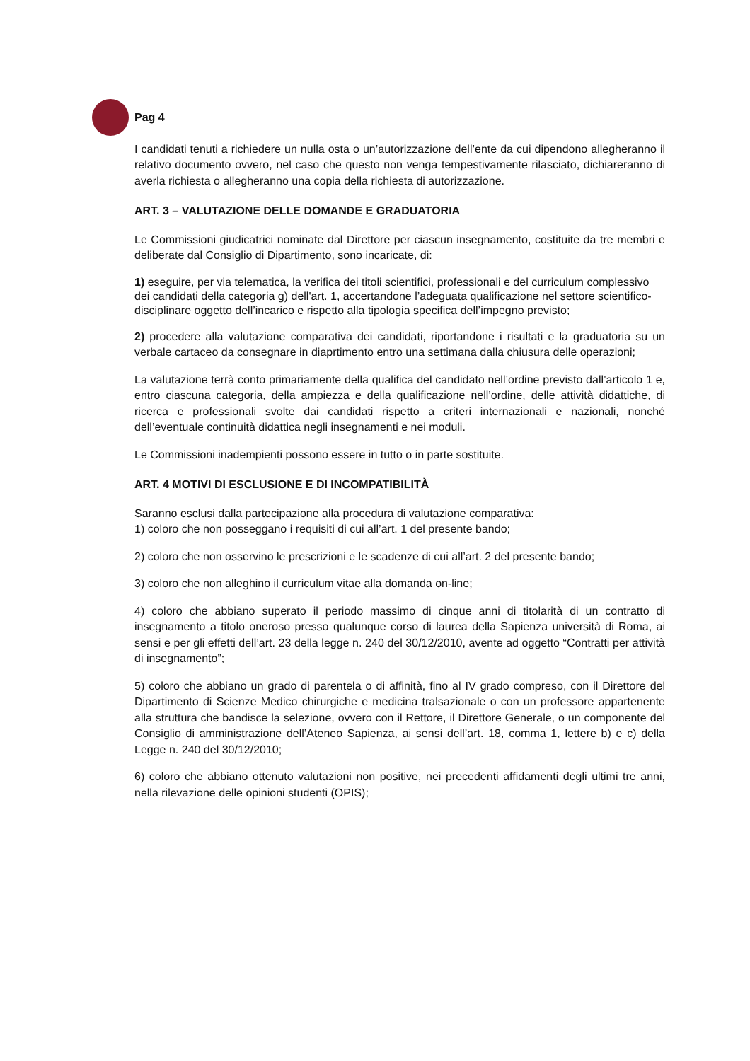Pag 4
I candidati tenuti a richiedere un nulla osta o un’autorizzazione dell’ente da cui dipendono allegheranno il relativo documento ovvero, nel caso che questo non venga tempestivamente rilasciato, dichiareranno di averla richiesta o allegheranno una copia della richiesta di autorizzazione.
ART. 3 – VALUTAZIONE DELLE DOMANDE E GRADUATORIA
Le Commissioni giudicatrici nominate dal Direttore per ciascun insegnamento, costituite da tre membri e deliberate dal Consiglio di Dipartimento, sono incaricate, di:
1) eseguire, per via telematica, la verifica dei titoli scientifici, professionali e del curriculum complessivo dei candidati della categoria g) dell'art. 1, accertandone l’adeguata qualificazione nel settore scientifico- disciplinare oggetto dell’incarico e rispetto alla tipologia specifica dell’impegno previsto;
2) procedere alla valutazione comparativa dei candidati, riportandone i risultati e la graduatoria su un verbale cartaceo da consegnare in diaprtimento entro una settimana dalla chiusura delle operazioni;
La valutazione terrà conto primariamente della qualifica del candidato nell’ordine previsto dall’articolo 1 e, entro ciascuna categoria, della ampiezza e della qualificazione nell’ordine, delle attività didattiche, di ricerca e professionali svolte dai candidati rispetto a criteri internazionali e nazionali, nonché dell’eventuale continuità didattica negli insegnamenti e nei moduli.
Le Commissioni inadempienti possono essere in tutto o in parte sostituite.
ART. 4 MOTIVI DI ESCLUSIONE E DI INCOMPATIBILITÀ
Saranno esclusi dalla partecipazione alla procedura di valutazione comparativa:
1) coloro che non posseggano i requisiti di cui all’art. 1 del presente bando;
2) coloro che non osservino le prescrizioni e le scadenze di cui all’art. 2 del presente bando;
3) coloro che non alleghino il curriculum vitae alla domanda on-line;
4) coloro che abbiano superato il periodo massimo di cinque anni di titolarità di un contratto di insegnamento a titolo oneroso presso qualunque corso di laurea della Sapienza università di Roma, ai sensi e per gli effetti dell’art. 23 della legge n. 240 del 30/12/2010, avente ad oggetto “Contratti per attività di insegnamento”;
5) coloro che abbiano un grado di parentela o di affinità, fino al IV grado compreso, con il Direttore del Dipartimento di Scienze Medico chirurgiche e medicina tralsazionale o con un professore appartenente alla struttura che bandisce la selezione, ovvero con il Rettore, il Direttore Generale, o un componente del Consiglio di amministrazione dell’Ateneo Sapienza, ai sensi dell’art. 18, comma 1, lettere b) e c) della Legge n. 240 del 30/12/2010;
6) coloro che abbiano ottenuto valutazioni non positive, nei precedenti affidamenti degli ultimi tre anni, nella rilevazione delle opinioni studenti (OPIS);